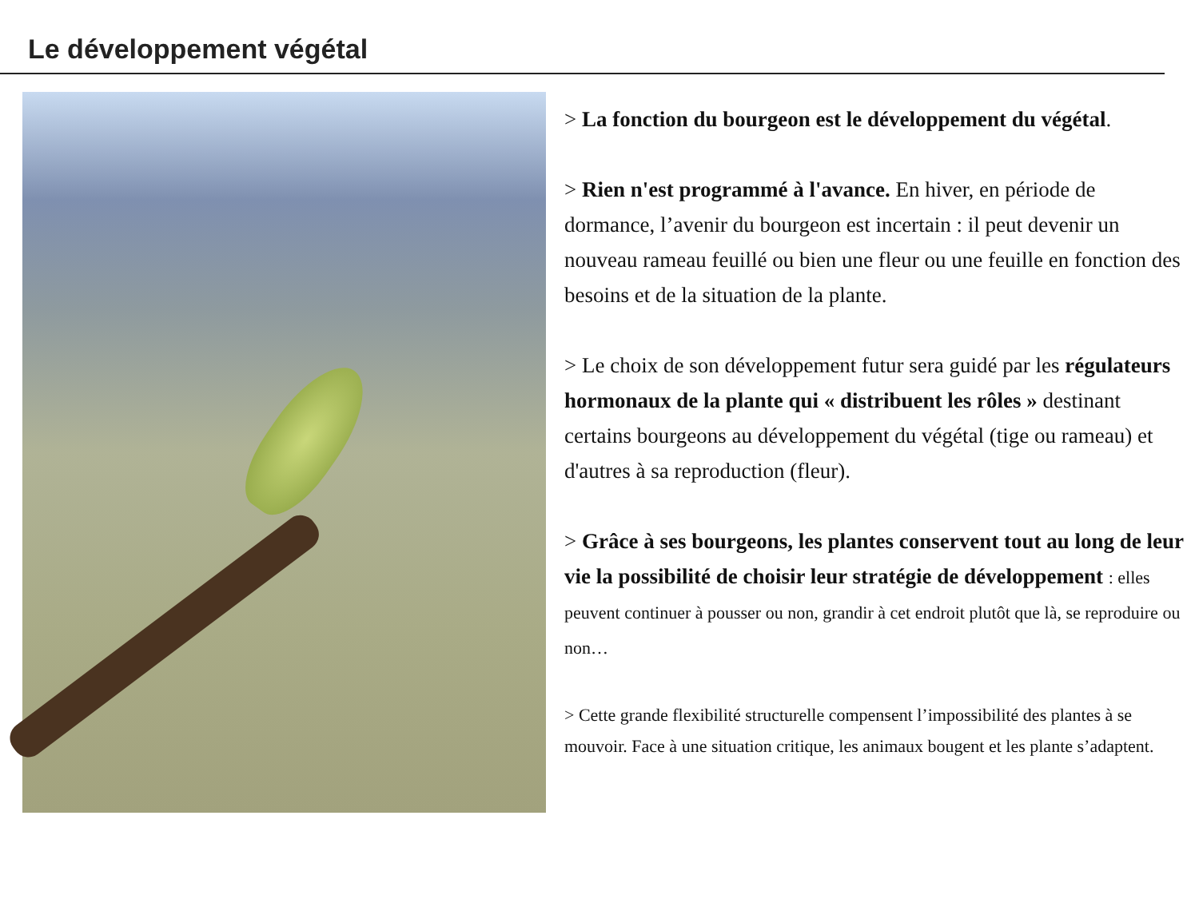Le développement végétal
> La fonction du bourgeon est le développement du végétal.
> Rien n'est programmé à l'avance. En hiver, en période de dormance, l’avenir du bourgeon est incertain : il peut devenir un nouveau rameau feuillé ou bien une fleur ou une feuille en fonction des besoins et de la situation de la plante.
> Le choix de son développement futur sera guidé par les régulateurs hormonaux de la plante qui « distribuent les rôles » destinant certains bourgeons au développement du végétal (tige ou rameau) et d'autres à sa reproduction (fleur).
> Grâce à ses bourgeons, les plantes conservent tout au long de leur vie la possibilité de choisir leur stratégie de développement : elles peuvent continuer à pousser ou non, grandir à cet endroit plutôt que là, se reproduire ou non…
> Cette grande flexibilité structurelle compensent l’impossibilité des plantes à se mouvoir. Face à une situation critique, les animaux bougent et les plante s’adaptent.